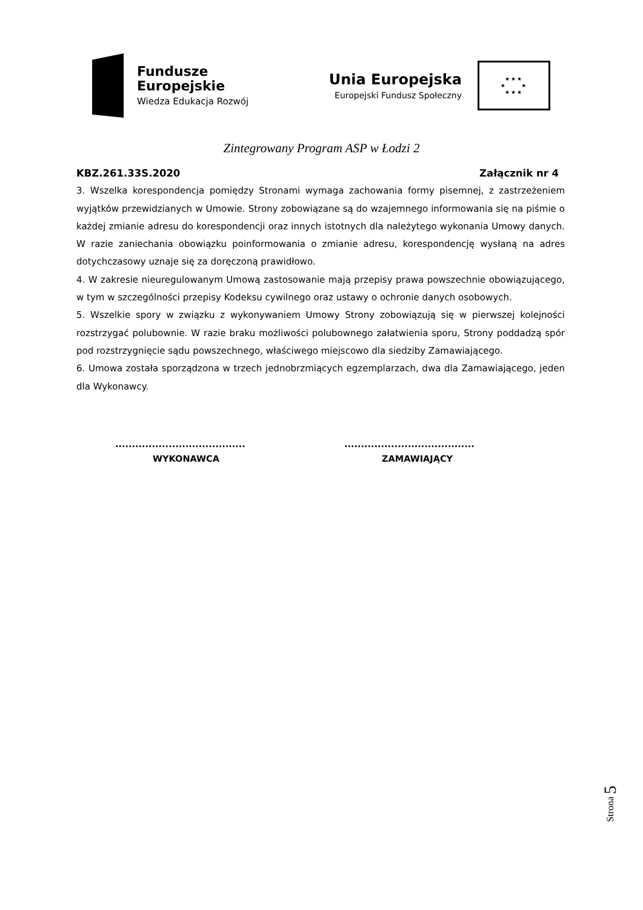Fundusze
Europejskie
Wiedza Edukacja Rozwój
Unia Europejska
Europejski Fundusz Społeczny
★★★
★ ★
★★★
Zintegrowany Program ASP w Łodzi 2
KBZ.261.33S.2020 Załącznik nr 4
3. Wszelka korespondencja pomiędzy Stronami wymaga zachowania formy pisemnej, z zastrzeżeniem wyjątków przewidzianych w Umowie. Strony zobowiązane są do wzajemnego informowania się na piśmie o każdej zmianie adresu do korespondencji oraz innych istotnych dla należytego wykonania Umowy danych. W razie zaniechania obowiązku poinformowania o zmianie adresu, korespondencję wysłaną na adres dotychczasowy uznaje się za doręczoną prawidłowo.
4. W zakresie nieuregulowanym Umową zastosowanie mają przepisy prawa powszechnie obowiązującego, w tym w szczególności przepisy Kodeksu cywilnego oraz ustawy o ochronie danych osobowych.
5. Wszelkie spory w związku z wykonywaniem Umowy Strony zobowiązują się w pierwszej kolejności rozstrzygać polubownie. W razie braku możliwości polubownego załatwienia sporu, Strony poddadzą spór pod rozstrzygnięcie sądu powszechnego, właściwego miejscowo dla siedziby Zamawiającego.
6. Umowa została sporządzona w trzech jednobrzmiących egzemplarzach, dwa dla Zamawiającego, jeden dla Wykonawcy.
.......................................
WYKONAWCA
.......................................
ZAMAWIAJĄCY
Strona 5